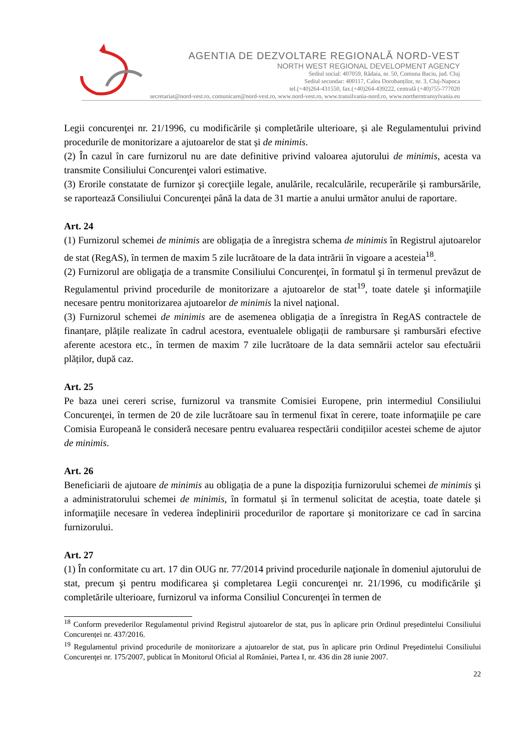AGENTIA DE DEZVOLTARE REGIONALĂ NORD-VEST
NORTH WEST REGIONAL DEVELOPMENT AGENCY
Sediul social: 407059, Rădaia, nr. 50, Comuna Baciu, jud. Cluj
Sediul secundar: 400117, Calea Dorobanților, nr. 3, Cluj-Napoca
tel.(+40)264-431550, fax.(+40)264-439222, centrală (+40)755-777020
secretariat@nord-vest.ro, comunicare@nord-vest.ro, www.nord-vest.ro, www.transilvania-nord.ro, www.northerntransylvania.eu
Legii concurenţei nr. 21/1996, cu modificările și completările ulterioare, și ale Regulamentului privind procedurile de monitorizare a ajutoarelor de stat și de minimis.
(2) În cazul în care furnizorul nu are date definitive privind valoarea ajutorului de minimis, acesta va transmite Consiliului Concurenţei valori estimative.
(3) Erorile constatate de furnizor şi corecţiile legale, anulările, recalculările, recuperările și rambursările, se raportează Consiliului Concurenţei până la data de 31 martie a anului următor anului de raportare.
Art. 24
(1) Furnizorul schemei de minimis are obligația de a înregistra schema de minimis în Registrul ajutoarelor de stat (RegAS), în termen de maxim 5 zile lucrătoare de la data intrării în vigoare a acesteia<sup>18</sup>.
(2) Furnizorul are obligaţia de a transmite Consiliului Concurenţei, în formatul şi în termenul prevăzut de Regulamentul privind procedurile de monitorizare a ajutoarelor de stat<sup>19</sup>, toate datele şi informaţiile necesare pentru monitorizarea ajutoarelor de minimis la nivel naţional.
(3) Furnizorul schemei de minimis are de asemenea obligația de a înregistra în RegAS contractele de finanțare, plățile realizate în cadrul acestora, eventualele obligații de rambursare și rambursări efective aferente acestora etc., în termen de maxim 7 zile lucrătoare de la data semnării actelor sau efectuării plăților, după caz.
Art. 25
Pe baza unei cereri scrise, furnizorul va transmite Comisiei Europene, prin intermediul Consiliului Concurenţei, în termen de 20 de zile lucrătoare sau în termenul fixat în cerere, toate informaţiile pe care Comisia Europeană le consideră necesare pentru evaluarea respectării condițiilor acestei scheme de ajutor de minimis.
Art. 26
Beneficiarii de ajutoare de minimis au obligația de a pune la dispoziția furnizorului schemei de minimis și a administratorului schemei de minimis, în formatul și în termenul solicitat de aceștia, toate datele și informaţiile necesare în vederea îndeplinirii procedurilor de raportare și monitorizare ce cad în sarcina furnizorului.
Art. 27
(1) În conformitate cu art. 17 din OUG nr. 77/2014 privind procedurile naţionale în domeniul ajutorului de stat, precum şi pentru modificarea şi completarea Legii concurenţei nr. 21/1996, cu modificările şi completările ulterioare, furnizorul va informa Consiliul Concurenţei în termen de
<sup>18</sup> Conform prevederilor Regulamentul privind Registrul ajutoarelor de stat, pus în aplicare prin Ordinul președintelui Consiliului Concurenței nr. 437/2016.
<sup>19</sup> Regulamentul privind procedurile de monitorizare a ajutoarelor de stat, pus în aplicare prin Ordinul Preşedintelui Consiliului Concurenţei nr. 175/2007, publicat în Monitorul Oficial al României, Partea I, nr. 436 din 28 iunie 2007.
22